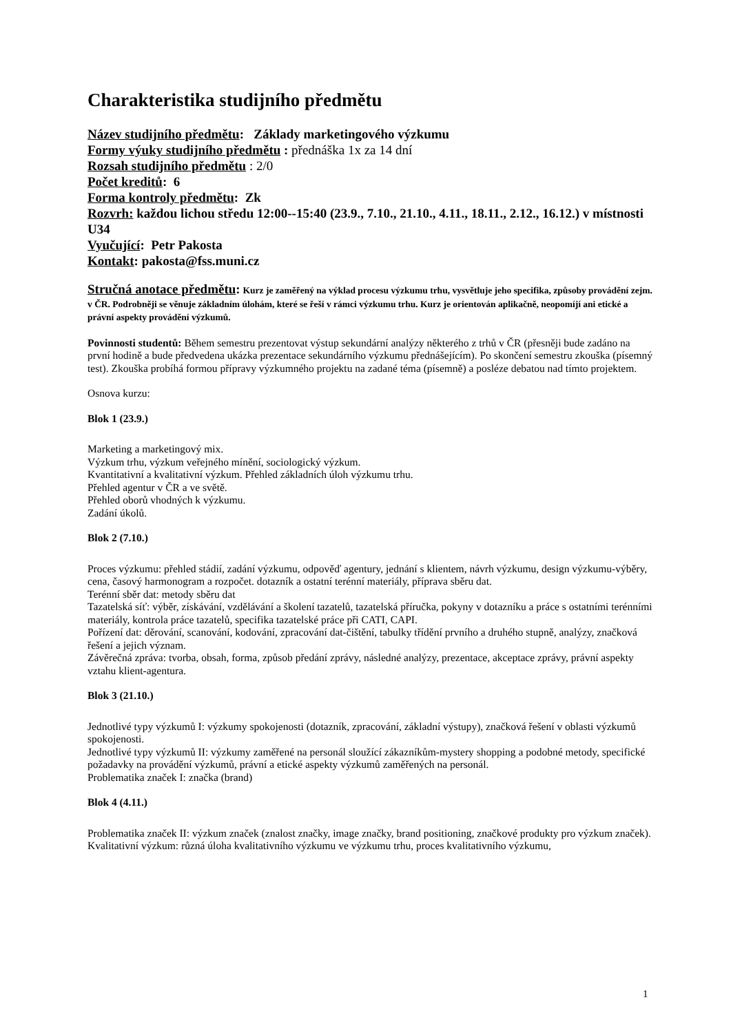Charakteristika studijního předmětu
Název studijního předmětu: Základy marketingového výzkumu
Formy výuky studijního předmětu : přednáška 1x za 14 dní
Rozsah studijního předmětu : 2/0
Počet kreditů: 6
Forma kontroly předmětu: Zk
Rozvrh: každou lichou středu 12:00--15:40 (23.9., 7.10., 21.10., 4.11., 18.11., 2.12., 16.12.) v místnosti U34
Vyučující: Petr Pakosta
Kontakt: pakosta@fss.muni.cz
Stručná anotace předmětu: Kurz je zaměřený na výklad procesu výzkumu trhu, vysvětluje jeho specifika, způsoby provádění zejm. v ČR. Podrobněji se věnuje základním úlohám, které se řeší v rámci výzkumu trhu. Kurz je orientován aplikačně, neopomíjí ani etické a právní aspekty provádění výzkumů.
Povinnosti studentů: Během semestru prezentovat výstup sekundární analýzy některého z trhů v ČR (přesněji bude zadáno na první hodině a bude předvedena ukázka prezentace sekundárního výzkumu přednášejícím). Po skončení semestru zkouška (písemný test). Zkouška probíhá formou přípravy výzkumného projektu na zadané téma (písemně) a posléze debatou nad tímto projektem.
Osnova kurzu:
Blok 1 (23.9.)
Marketing a marketingový mix.
Výzkum trhu, výzkum veřejného mínění, sociologický výzkum.
Kvantitativní a kvalitativní výzkum. Přehled základních úloh výzkumu trhu.
Přehled agentur v ČR a ve světě.
Přehled oborů vhodných k výzkumu.
Zadání úkolů.
Blok 2 (7.10.)
Proces výzkumu: přehled stádií, zadání výzkumu, odpověď agentury, jednání s klientem, návrh výzkumu, design výzkumu-výběry, cena, časový harmonogram a rozpočet. dotazník a ostatní terénní materiály, příprava sběru dat.
Terénní sběr dat: metody sběru dat
Tazatelská síť: výběr, získávání, vzdělávání a školení tazatelů, tazatelská příručka, pokyny v dotazníku a práce s ostatními terénními materiály, kontrola práce tazatelů, specifika tazatelské práce při CATI, CAPI.
Pořízení dat: děrování, scanování, kodování, zpracování dat-čištění, tabulky třídění prvního a druhého stupně, analýzy, značková řešení a jejich význam.
Závěrečná zpráva: tvorba, obsah, forma, způsob předání zprávy, následné analýzy, prezentace, akceptace zprávy, právní aspekty vztahu klient-agentura.
Blok 3 (21.10.)
Jednotlivé typy výzkumů I: výzkumy spokojenosti (dotazník, zpracování, základní výstupy), značková řešení v oblasti výzkumů spokojenosti.
Jednotlivé typy výzkumů II: výzkumy zaměřené na personál sloužící zákazníkům-mystery shopping a podobné metody, specifické požadavky na provádění výzkumů, právní a etické aspekty výzkumů zaměřených na personál.
Problematika značek I: značka (brand)
Blok 4 (4.11.)
Problematika značek II: výzkum značek (znalost značky, image značky, brand positioning, značkové produkty pro výzkum značek).
Kvalitativní výzkum: různá úloha kvalitativního výzkumu ve výzkumu trhu, proces kvalitativního výzkumu,
1